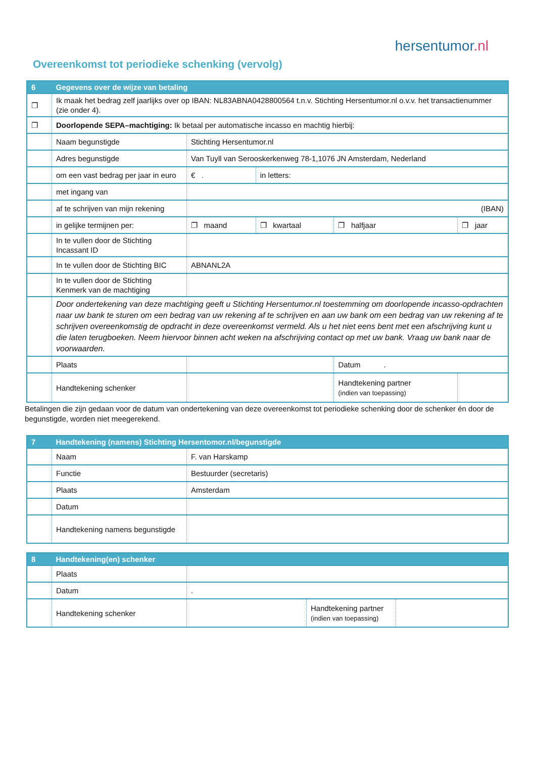hersentumor.nl
Overeenkomst tot periodieke schenking (vervolg)
| 6 | Gegevens over de wijze van betaling | | | | |
| --- | --- | --- | --- | --- | --- |
| ❐ | Ik maak het bedrag zelf jaarlijks over op IBAN: NL83ABNA0428800564 t.n.v. Stichting Hersentumor.nl o.v.v. het transactienummer (zie onder 4). | | | | |
| ❐ | Doorlopende SEPA–machtiging: Ik betaal per automatische incasso en machtig hierbij: | | | | |
| | Naam begunstigde | Stichting Hersentumor.nl | | | |
| | Adres begunstigde | Van Tuyll van Serooskerkenweg 78-1,1076 JN Amsterdam, Nederland | | | |
| | om een vast bedrag per jaar in euro | € . | in letters: | | |
| | met ingang van | | | | |
| | af te schrijven van mijn rekening | (IBAN) | | | |
| | in gelijke termijnen per: | ❐ maand | ❐ kwartaal | ❐ halfjaar | ❐ jaar |
| | In te vullen door de Stichting Incassant ID | | | | |
| | In te vullen door de Stichting BIC | ABNANL2A | | | |
| | In te vullen door de Stichting Kenmerk van de machtiging | | | | |
| | Door ondertekening van deze machtiging geeft u Stichting Hersentumor.nl toestemming om doorlopende incasso-opdrachten naar uw bank te sturen om een bedrag van uw rekening af te schrijven en aan uw bank om een bedrag van uw rekening af te schrijven overeenkomstig de opdracht in deze overeenkomst vermeld. Als u het niet eens bent met een afschrijving kunt u die laten terugboeken. Neem hiervoor binnen acht weken na afschrijving contact op met uw bank. Vraag uw bank naar de voorwaarden. | | | | |
| | Plaats | | | Datum . | |
| | Handtekening schenker | | | Handtekening partner (indien van toepassing) | |
Betalingen die zijn gedaan voor de datum van ondertekening van deze overeenkomst tot periodieke schenking door de schenker én door de begunstigde, worden niet meegerekend.
| 7 | Handtekening (namens) Stichting Hersentomor.nl/begunstigde | |
| --- | --- | --- |
| | Naam | F. van Harskamp |
| | Functie | Bestuurder (secretaris) |
| | Plaats | Amsterdam |
| | Datum | |
| | Handtekening namens begunstigde | |
| 8 | Handtekening(en) schenker | | | |
| --- | --- | --- | --- | --- |
| | Plaats | | | |
| | Datum | . | | |
| | Handtekening schenker | | Handtekening partner (indien van toepassing) | |